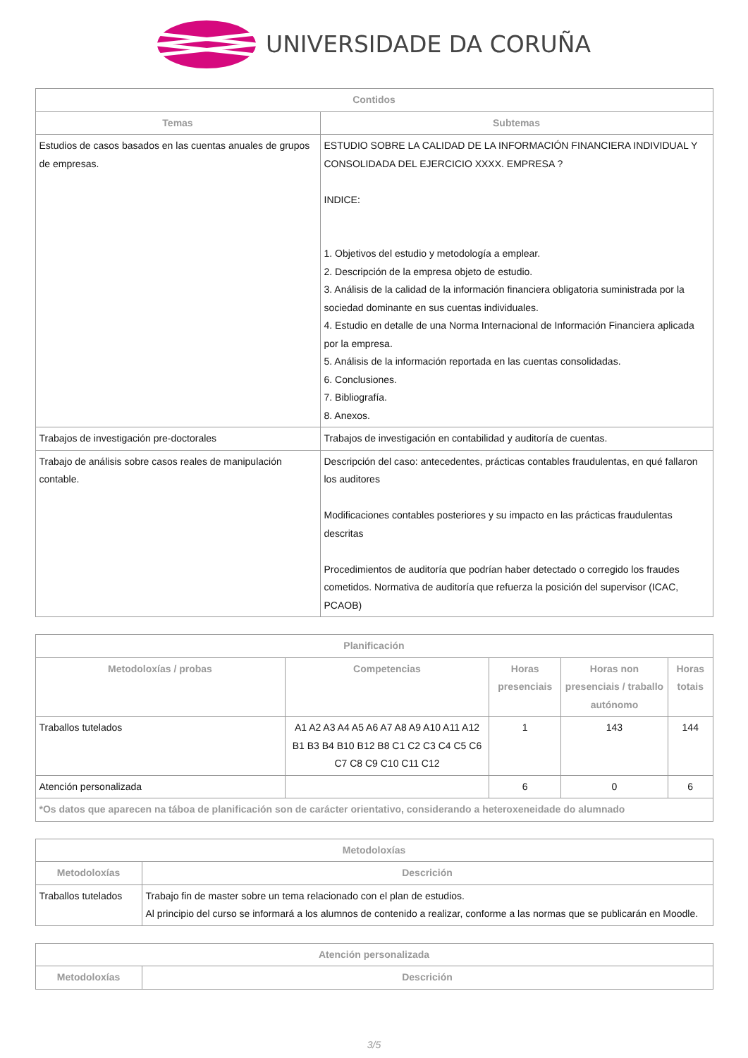UNIVERSIDADE DA CORUÑA
| Contidos | |
| --- | --- |
| Temas | Subtemas |
| Estudios de casos basados en las cuentas anuales de grupos de empresas. | ESTUDIO SOBRE LA CALIDAD DE LA INFORMACIÓN FINANCIERA INDIVIDUAL Y CONSOLIDADA DEL EJERCICIO XXXX. EMPRESA ? INDICE: 1. Objetivos del estudio y metodología a emplear. 2. Descripción de la empresa objeto de estudio. 3. Análisis de la calidad de la información financiera obligatoria suministrada por la sociedad dominante en sus cuentas individuales. 4. Estudio en detalle de una Norma Internacional de Información Financiera aplicada por la empresa. 5. Análisis de la información reportada en las cuentas consolidadas. 6. Conclusiones. 7. Bibliografía. 8. Anexos. |
| Trabajos de investigación pre-doctorales | Trabajos de investigación en contabilidad y auditoría de cuentas. |
| Trabajo de análisis sobre casos reales de manipulación contable. | Descripción del caso: antecedentes, prácticas contables fraudulentas, en qué fallaron los auditores Modificaciones contables posteriores y su impacto en las prácticas fraudulentas descritas Procedimientos de auditoría que podrían haber detectado o corregido los fraudes cometidos. Normativa de auditoría que refuerza la posición del supervisor (ICAC, PCAOB) |
| Planificación | | | | |
| --- | --- | --- | --- | --- |
| Metodoloxías / probas | Competencias | Horas presenciais | Horas non presenciais / traballo autónomo | Horas totais |
| Traballos tutelados | A1 A2 A3 A4 A5 A6 A7 A8 A9 A10 A11 A12 B1 B3 B4 B10 B12 B8 C1 C2 C3 C4 C5 C6 C7 C8 C9 C10 C11 C12 | 1 | 143 | 144 |
| Atención personalizada | | 6 | 0 | 6 |
| *Os datos que aparecen na táboa de planificación son de carácter orientativo, considerando a heteroxeneidade do alumnado | | | | |
| Metodoloxías | |
| --- | --- |
| Metodoloxías | Descrición |
| Traballos tutelados | Trabajo fin de master sobre un tema relacionado con el plan de estudios. Al principio del curso se informará a los alumnos de contenido a realizar, conforme a las normas que se publicarán en Moodle. |
| Atención personalizada | |
| --- | --- |
| Metodoloxías | Descrición |
3/5